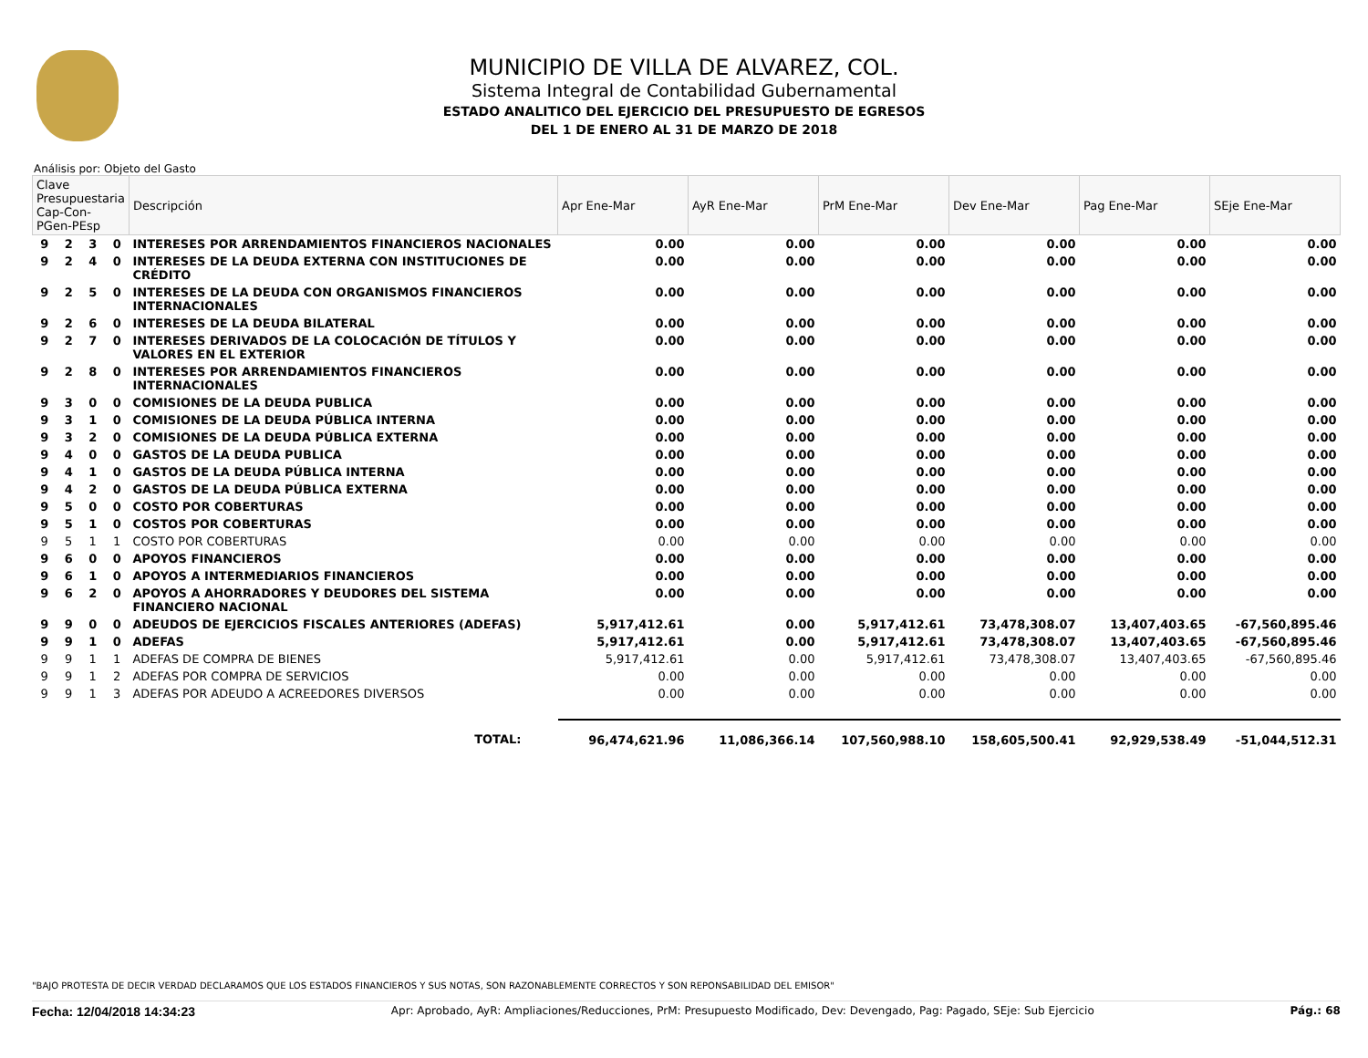MUNICIPIO DE VILLA DE ALVAREZ, COL.
Sistema Integral de Contabilidad Gubernamental
ESTADO ANALITICO DEL EJERCICIO DEL PRESUPUESTO DE EGRESOS
DEL 1 DE ENERO AL 31 DE MARZO DE 2018
Análisis por: Objeto del Gasto
| Clave Presupuestaria Cap-Con-PGen-PEsp | | | | Descripción | Apr Ene-Mar | AyR Ene-Mar | PrM Ene-Mar | Dev Ene-Mar | Pag Ene-Mar | SEje Ene-Mar |
| --- | --- | --- | --- | --- | --- | --- | --- | --- | --- | --- |
| 9 | 2 | 3 | 0 | INTERESES POR ARRENDAMIENTOS FINANCIEROS NACIONALES | 0.00 | 0.00 | 0.00 | 0.00 | 0.00 | 0.00 |
| 9 | 2 | 4 | 0 | INTERESES DE LA DEUDA EXTERNA CON INSTITUCIONES DE CRÉDITO | 0.00 | 0.00 | 0.00 | 0.00 | 0.00 | 0.00 |
| 9 | 2 | 5 | 0 | INTERESES DE LA DEUDA CON ORGANISMOS FINANCIEROS INTERNACIONALES | 0.00 | 0.00 | 0.00 | 0.00 | 0.00 | 0.00 |
| 9 | 2 | 6 | 0 | INTERESES DE LA DEUDA BILATERAL | 0.00 | 0.00 | 0.00 | 0.00 | 0.00 | 0.00 |
| 9 | 2 | 7 | 0 | INTERESES DERIVADOS DE LA COLOCACIÓN DE TÍTULOS Y VALORES EN EL EXTERIOR | 0.00 | 0.00 | 0.00 | 0.00 | 0.00 | 0.00 |
| 9 | 2 | 8 | 0 | INTERESES POR ARRENDAMIENTOS FINANCIEROS INTERNACIONALES | 0.00 | 0.00 | 0.00 | 0.00 | 0.00 | 0.00 |
| 9 | 3 | 0 | 0 | COMISIONES DE LA DEUDA PUBLICA | 0.00 | 0.00 | 0.00 | 0.00 | 0.00 | 0.00 |
| 9 | 3 | 1 | 0 | COMISIONES DE LA DEUDA PÚBLICA INTERNA | 0.00 | 0.00 | 0.00 | 0.00 | 0.00 | 0.00 |
| 9 | 3 | 2 | 0 | COMISIONES DE LA DEUDA PÚBLICA EXTERNA | 0.00 | 0.00 | 0.00 | 0.00 | 0.00 | 0.00 |
| 9 | 4 | 0 | 0 | GASTOS DE LA DEUDA PUBLICA | 0.00 | 0.00 | 0.00 | 0.00 | 0.00 | 0.00 |
| 9 | 4 | 1 | 0 | GASTOS DE LA DEUDA PÚBLICA INTERNA | 0.00 | 0.00 | 0.00 | 0.00 | 0.00 | 0.00 |
| 9 | 4 | 2 | 0 | GASTOS DE LA DEUDA PÚBLICA EXTERNA | 0.00 | 0.00 | 0.00 | 0.00 | 0.00 | 0.00 |
| 9 | 5 | 0 | 0 | COSTO POR COBERTURAS | 0.00 | 0.00 | 0.00 | 0.00 | 0.00 | 0.00 |
| 9 | 5 | 1 | 0 | COSTOS POR COBERTURAS | 0.00 | 0.00 | 0.00 | 0.00 | 0.00 | 0.00 |
| 9 | 5 | 1 | 1 | COSTO POR COBERTURAS | 0.00 | 0.00 | 0.00 | 0.00 | 0.00 | 0.00 |
| 9 | 6 | 0 | 0 | APOYOS FINANCIEROS | 0.00 | 0.00 | 0.00 | 0.00 | 0.00 | 0.00 |
| 9 | 6 | 1 | 0 | APOYOS A INTERMEDIARIOS FINANCIEROS | 0.00 | 0.00 | 0.00 | 0.00 | 0.00 | 0.00 |
| 9 | 6 | 2 | 0 | APOYOS A AHORRADORES Y DEUDORES DEL SISTEMA FINANCIERO NACIONAL | 0.00 | 0.00 | 0.00 | 0.00 | 0.00 | 0.00 |
| 9 | 9 | 0 | 0 | ADEUDOS DE EJERCICIOS FISCALES ANTERIORES (ADEFAS) | 5,917,412.61 | 0.00 | 5,917,412.61 | 73,478,308.07 | 13,407,403.65 | -67,560,895.46 |
| 9 | 9 | 1 | 0 | ADEFAS | 5,917,412.61 | 0.00 | 5,917,412.61 | 73,478,308.07 | 13,407,403.65 | -67,560,895.46 |
| 9 | 9 | 1 | 1 | ADEFAS DE COMPRA DE BIENES | 5,917,412.61 | 0.00 | 5,917,412.61 | 73,478,308.07 | 13,407,403.65 | -67,560,895.46 |
| 9 | 9 | 1 | 2 | ADEFAS POR COMPRA DE SERVICIOS | 0.00 | 0.00 | 0.00 | 0.00 | 0.00 | 0.00 |
| 9 | 9 | 1 | 3 | ADEFAS POR ADEUDO A ACREEDORES DIVERSOS | 0.00 | 0.00 | 0.00 | 0.00 | 0.00 | 0.00 |
| TOTAL: | | | | | 96,474,621.96 | 11,086,366.14 | 107,560,988.10 | 158,605,500.41 | 92,929,538.49 | -51,044,512.31 |
"BAJO PROTESTA DE DECIR VERDAD DECLARAMOS QUE LOS ESTADOS FINANCIEROS Y SUS NOTAS, SON RAZONABLEMENTE CORRECTOS Y SON REPONSABILIDAD DEL EMISOR"
Fecha: 12/04/2018 14:34:23 Apr: Aprobado, AyR: Ampliaciones/Reducciones, PrM: Presupuesto Modificado, Dev: Devengado, Pag: Pagado, SEje: Sub Ejercicio Pág.: 68